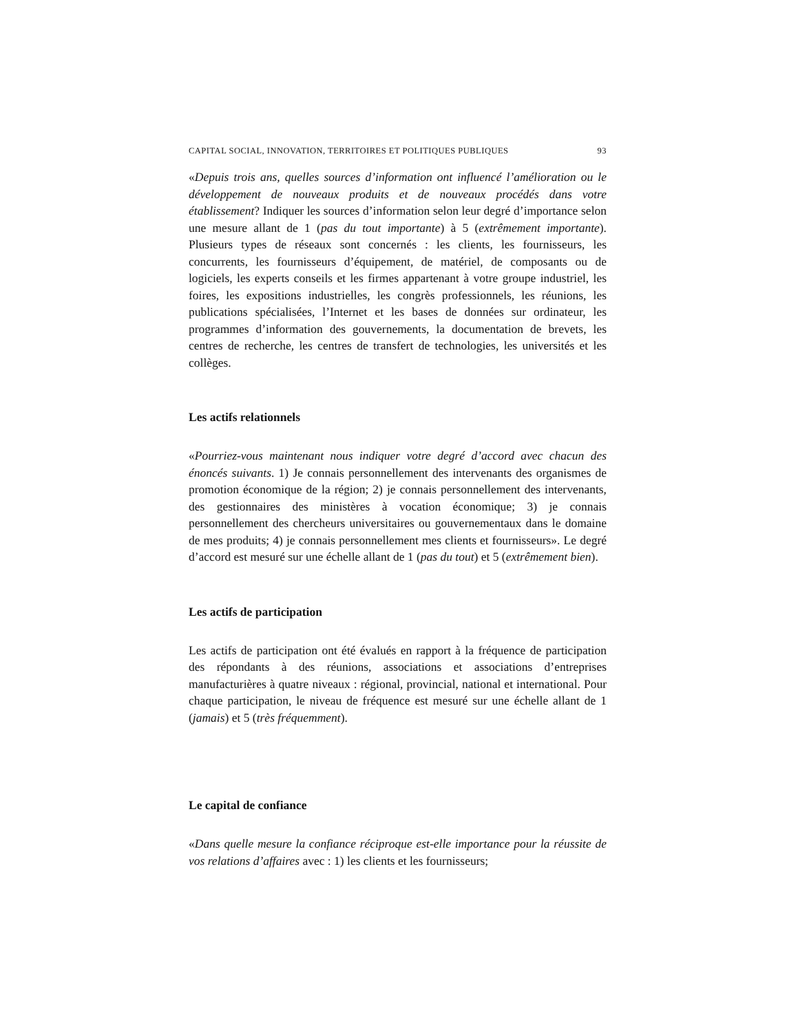CAPITAL SOCIAL, INNOVATION, TERRITOIRES ET POLITIQUES PUBLIQUES 93
«Depuis trois ans, quelles sources d’information ont influencé l’amélioration ou le développement de nouveaux produits et de nouveaux procédés dans votre établissement? Indiquer les sources d’information selon leur degré d’importance selon une mesure allant de 1 (pas du tout importante) à 5 (extrêmement importante). Plusieurs types de réseaux sont concernés : les clients, les fournisseurs, les concurrents, les fournisseurs d’équipement, de matériel, de composants ou de logiciels, les experts conseils et les firmes appartenant à votre groupe industriel, les foires, les expositions industrielles, les congrès professionnels, les réunions, les publications spécialisées, l’Internet et les bases de données sur ordinateur, les programmes d’information des gouvernements, la documentation de brevets, les centres de recherche, les centres de transfert de technologies, les universités et les collèges.
Les actifs relationnels
«Pourriez-vous maintenant nous indiquer votre degré d’accord avec chacun des énoncés suivants. 1) Je connais personnellement des intervenants des organismes de promotion économique de la région; 2) je connais personnellement des intervenants, des gestionnaires des ministères à vocation économique; 3) je connais personnellement des chercheurs universitaires ou gouvernementaux dans le domaine de mes produits; 4) je connais personnellement mes clients et fournisseurs». Le degré d’accord est mesuré sur une échelle allant de 1 (pas du tout) et 5 (extrêmement bien).
Les actifs de participation
Les actifs de participation ont été évalués en rapport à la fréquence de participation des répondants à des réunions, associations et associations d’entreprises manufacturières à quatre niveaux : régional, provincial, national et international. Pour chaque participation, le niveau de fréquence est mesuré sur une échelle allant de 1 (jamais) et 5 (très fréquemment).
Le capital de confiance
«Dans quelle mesure la confiance réciproque est-elle importance pour la réussite de vos relations d’affaires avec : 1) les clients et les fournisseurs;